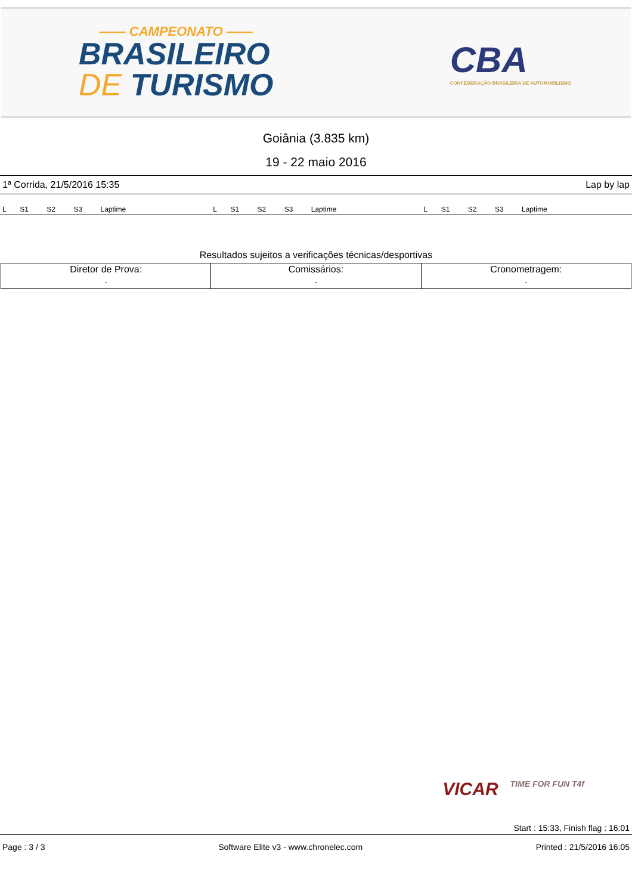—— CAMPEONATO ——
BRASILEIRO
DE TURISMO
CBA
CONFEDERAÇÃO BRASILEIRA DE AUTOMOBILISMO
Goiânia (3.835 km)
19 - 22 maio 2016
1ª Corrida, 21/5/2016 15:35 Lap by lap
| L | S1 | S2 | S3 | Laptime | | L | S1 | S2 | S3 | Laptime | | L | S1 | S2 | S3 | Laptime | |
Resultados sujeitos a verificações técnicas/desportivas
| Diretor de Prova: . | Comissários: . | Cronometragem: . |
VICAR TIME FOR FUN T4f
Start : 15:33, Finish flag : 16:01
Page : 3 / 3 Software Elite v3 - www.chronelec.com Printed : 21/5/2016 16:05